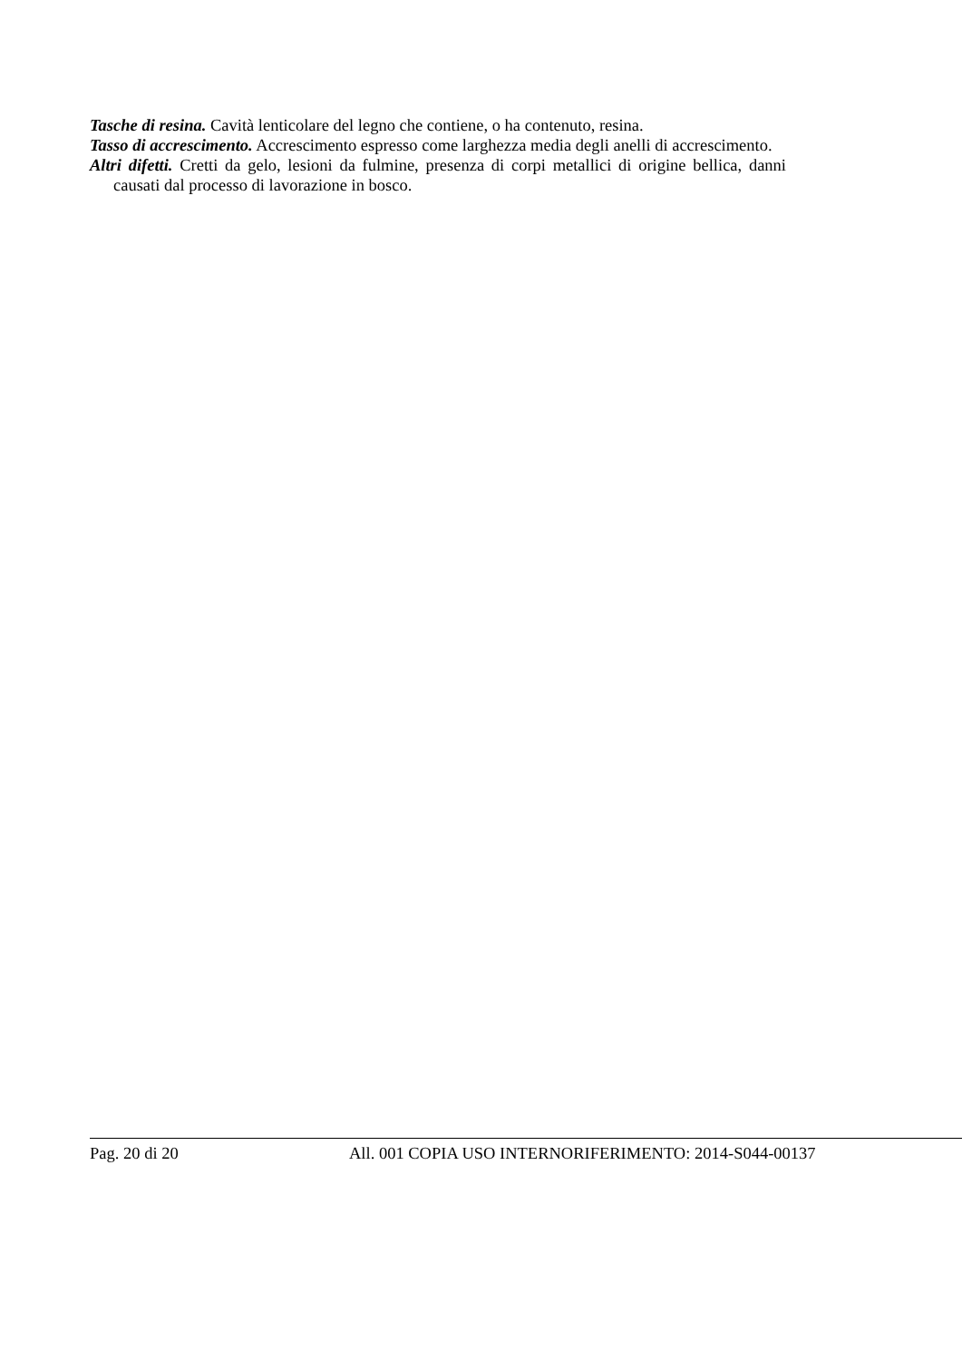Tasche di resina. Cavità lenticolare del legno che contiene, o ha contenuto, resina.
Tasso di accrescimento. Accrescimento espresso come larghezza media degli anelli di accrescimento.
Altri difetti. Cretti da gelo, lesioni da fulmine, presenza di corpi metallici di origine bellica, danni causati dal processo di lavorazione in bosco.
Pag. 20 di 20 All. 001 COPIA USO INTERNORIFERIMENTO: 2014-S044-00137